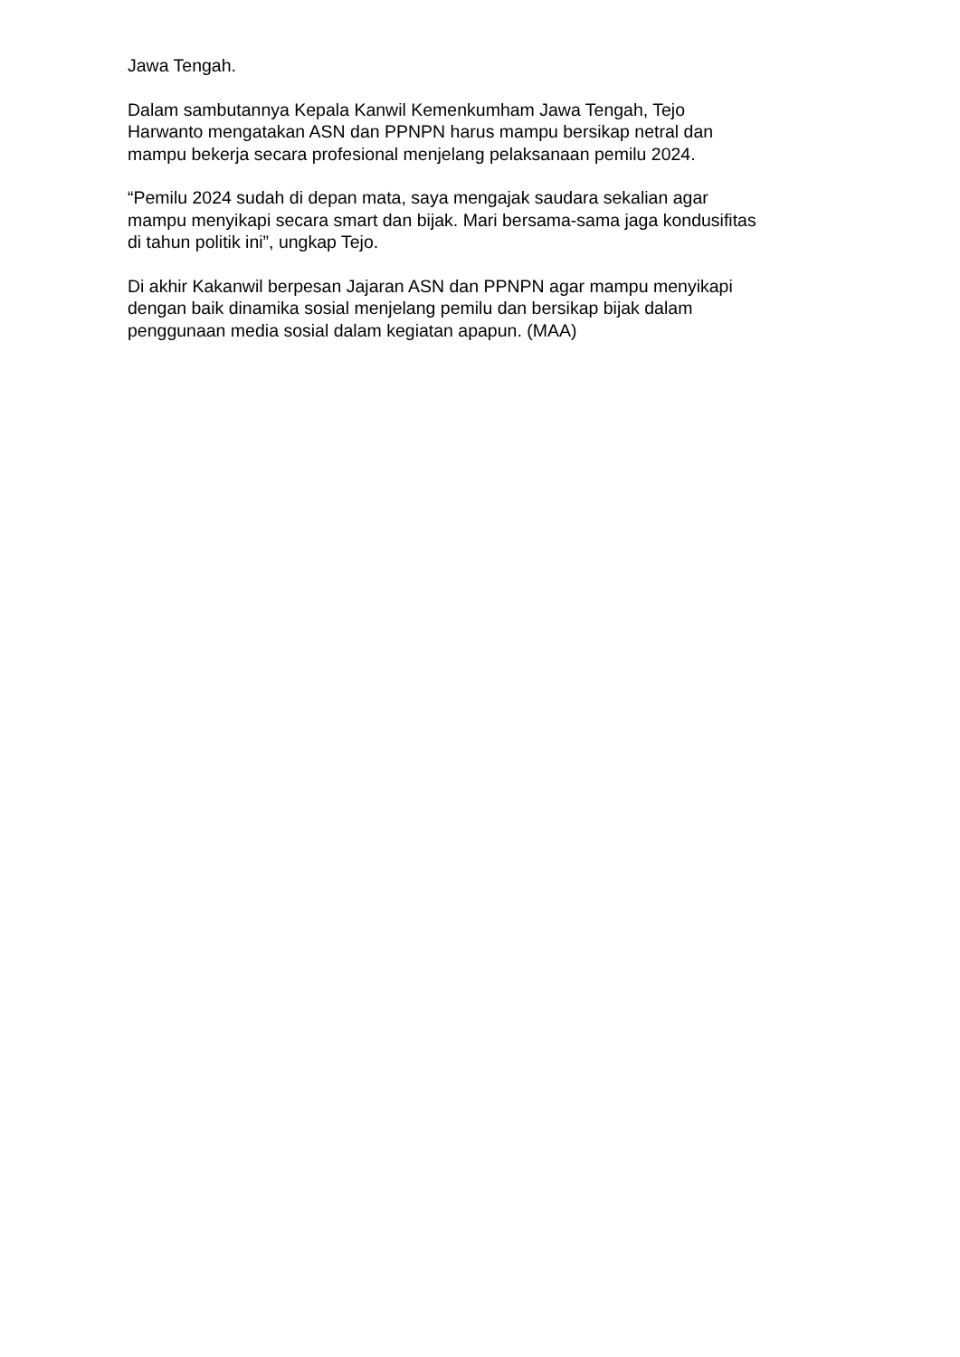Jawa Tengah.
Dalam sambutannya Kepala Kanwil Kemenkumham Jawa Tengah, Tejo
Harwanto mengatakan ASN dan PPNPN harus mampu bersikap netral dan
mampu bekerja secara profesional menjelang pelaksanaan pemilu 2024.
“Pemilu 2024 sudah di depan mata, saya mengajak saudara sekalian agar
mampu menyikapi secara smart dan bijak. Mari bersama-sama jaga kondusifitas
di tahun politik ini”, ungkap Tejo.
Di akhir Kakanwil berpesan Jajaran ASN dan PPNPN agar mampu menyikapi
dengan baik dinamika sosial menjelang pemilu dan bersikap bijak dalam
penggunaan media sosial dalam kegiatan apapun. (MAA)